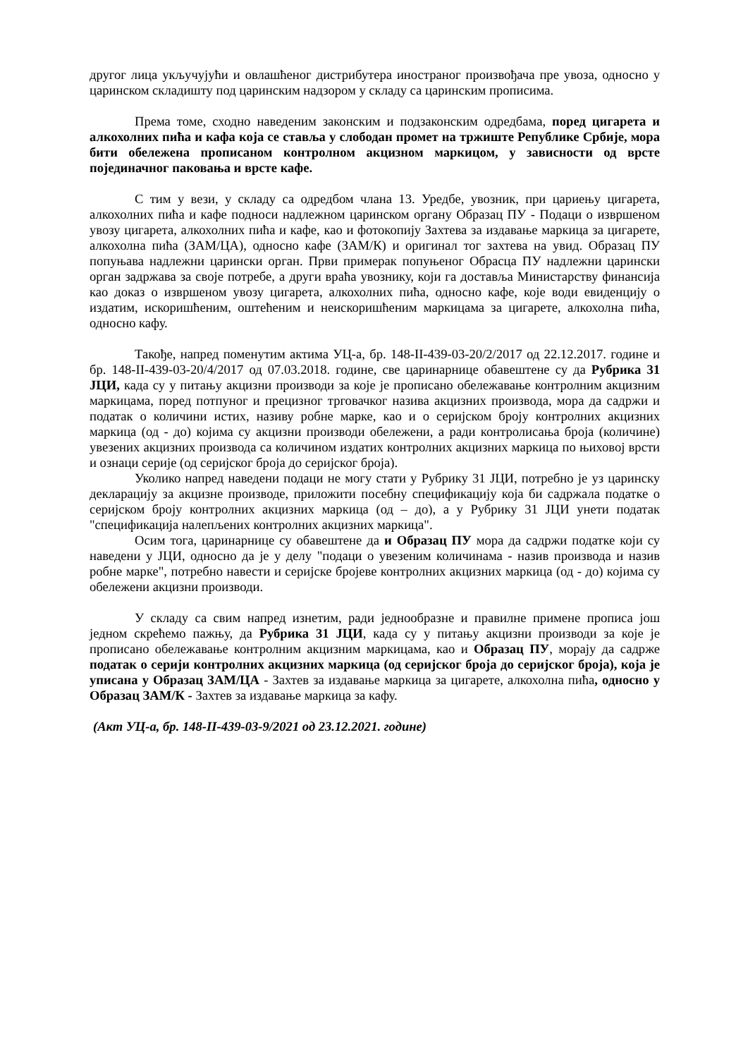другог лица укључујући и овлашћеног дистрибутера иностраног произвођача пре увоза, односно у царинском складишту под царинским надзором у складу са царинским прописима.
Према томе, сходно наведеним законским и подзаконским одредбама, поред цигарета и алкохолних пића и кафа која се ставља у слободан промет на тржиште Републике Србије, мора бити обележена прописаном контролном акцизном маркицом, у зависности од врсте појединачног паковања и врсте кафе.
С тим у вези, у складу са одредбом члана 13. Уредбе, увозник, при цариењу цигарета, алкохолних пића и кафе подноси надлежном царинском органу Образац ПУ - Подаци о извршеном увозу цигарета, алкохолних пића и кафе, као и фотокопију Захтева за издавање маркица за цигарете, алкохолна пића (ЗАМ/ЦА), односно кафе (ЗАМ/К) и оригинал тог захтева на увид. Образац ПУ попуњава надлежни царински орган. Први примерак попуњеног Обрасца ПУ надлежни царински орган задржава за своје потребе, а други враћа увознику, који га доставља Министарству финансија као доказ о извршеном увозу цигарета, алкохолних пића, односно кафе, које води евиденцију о издатим, искоришћеним, оштећеним и неискоришћеним маркицама за цигарете, алкохолна пића, односно кафу.
Такође, напред поменутим актима УЦ-а, бр. 148-II-439-03-20/2/2017 од 22.12.2017. године и бр. 148-II-439-03-20/4/2017 од 07.03.2018. године, све царинарнице обавештене су да Рубрика 31 ЈЦИ, када су у питању акцизни производи за које је прописано обележавање контролним акцизним маркицама, поред потпуног и прецизног трговачког назива акцизних производа, мора да садржи и податак о количини истих, називу робне марке, као и о серијском броју контролних акцизних маркица (од - до) којима су акцизни производи обележени, а ради контролисања броја (количине) увезених акцизних производа са количином издатих контролних акцизних маркица по њиховој врсти и ознаци серије (од серијског броја до серијског броја).
Уколико напред наведени подаци не могу стати у Рубрику 31 ЈЦИ, потребно је уз царинску декларацију за акцизне производе, приложити посебну спецификацију која би садржала податке о серијском броју контролних акцизних маркица (од – до), а у Рубрику 31 ЈЦИ унети податак "спецификација налепљених контролних акцизних маркица".
Осим тога, царинарнице су обавештене да и Образац ПУ мора да садржи податке који су наведени у ЈЦИ, односно да је у делу "подаци о увезеним количинама - назив производа и назив робне марке", потребно навести и серијске бројеве контролних акцизних маркица (од - до) којима су обележени акцизни производи.
У складу са свим напред изнетим, ради једнообразне и правилне примене прописа још једном скрећемо пажњу, да Рубрика 31 ЈЦИ, када су у питању акцизни производи за које је прописано обележавање контролним акцизним маркицама, као и Образац ПУ, морају да садрже податак о серији контролних акцизних маркица (од серијског броја до серијског броја), која је уписана у Образац ЗАМ/ЦА - Захтев за издавање маркица за цигарете, алкохолна пића, односно у Образац ЗАМ/К - Захтев за издавање маркица за кафу.
(Акт УЦ-а, бр. 148-II-439-03-9/2021 од 23.12.2021. године)